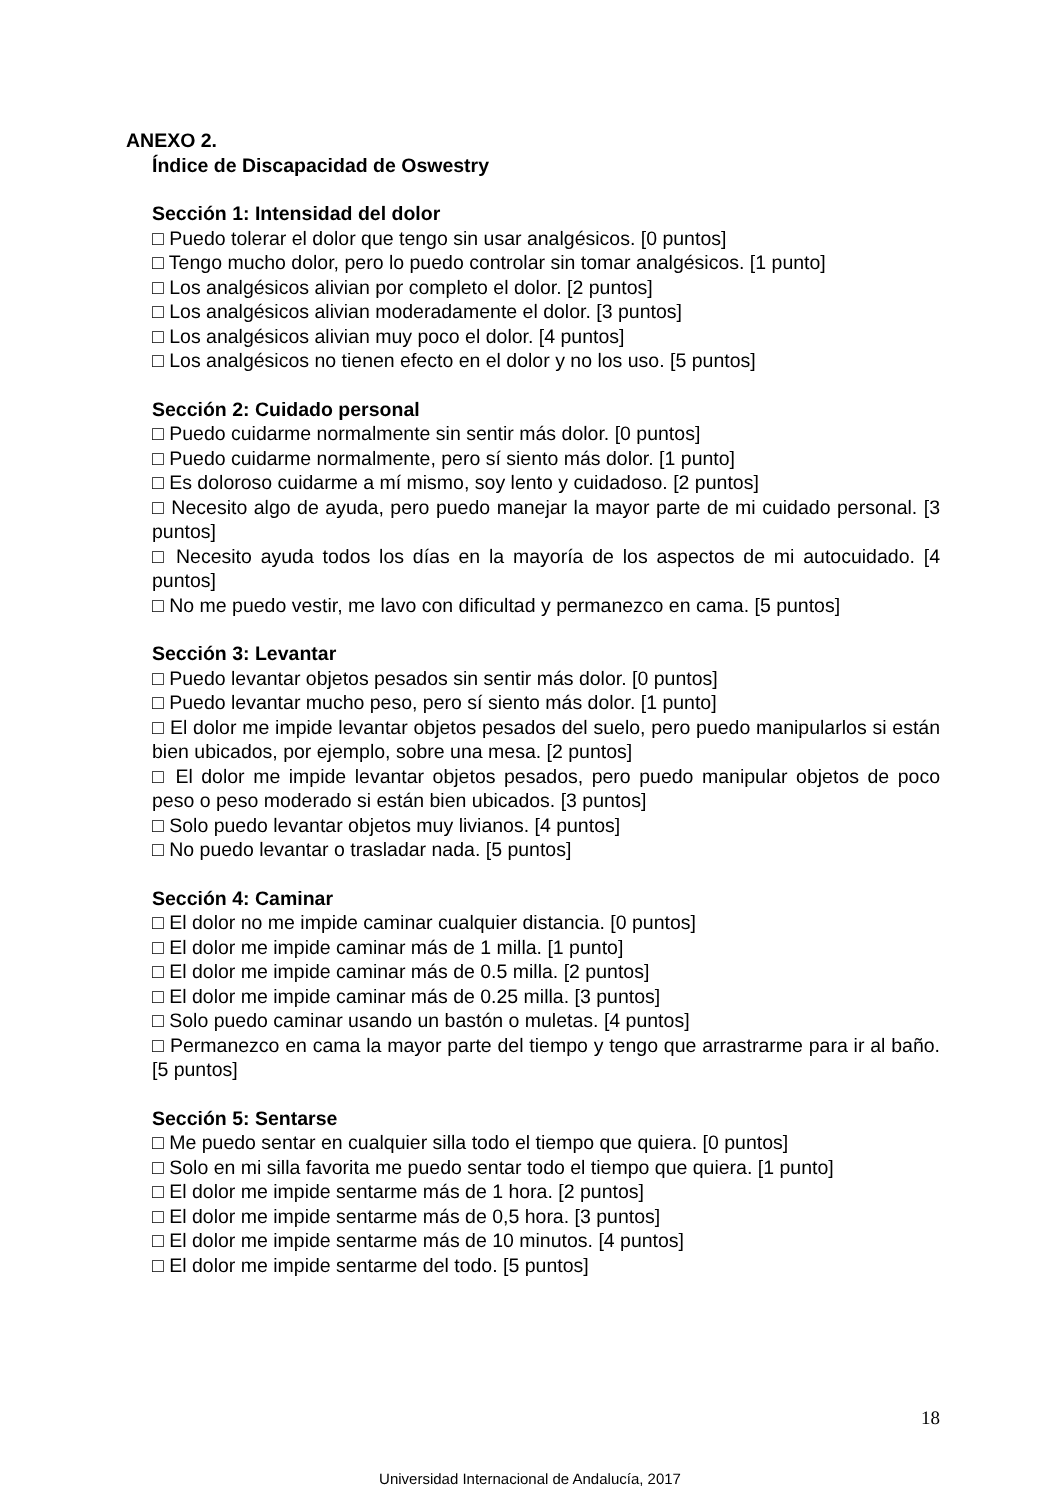ANEXO 2.
Índice de Discapacidad de Oswestry
Sección 1: Intensidad del dolor
□ Puedo tolerar el dolor que tengo sin usar analgésicos. [0 puntos]
□ Tengo mucho dolor, pero lo puedo controlar sin tomar analgésicos. [1 punto]
□ Los analgésicos alivian por completo el dolor. [2 puntos]
□ Los analgésicos alivian moderadamente el dolor. [3 puntos]
□ Los analgésicos alivian muy poco el dolor. [4 puntos]
□ Los analgésicos no tienen efecto en el dolor y no los uso. [5 puntos]
Sección 2: Cuidado personal
□ Puedo cuidarme normalmente sin sentir más dolor. [0 puntos]
□ Puedo cuidarme normalmente, pero sí siento más dolor. [1 punto]
□ Es doloroso cuidarme a mí mismo, soy lento y cuidadoso. [2 puntos]
□ Necesito algo de ayuda, pero puedo manejar la mayor parte de mi cuidado personal. [3 puntos]
□ Necesito ayuda todos los días en la mayoría de los aspectos de mi autocuidado. [4 puntos]
□ No me puedo vestir, me lavo con dificultad y permanezco en cama. [5 puntos]
Sección 3: Levantar
□ Puedo levantar objetos pesados sin sentir más dolor. [0 puntos]
□ Puedo levantar mucho peso, pero sí siento más dolor. [1 punto]
□ El dolor me impide levantar objetos pesados del suelo, pero puedo manipularlos si están bien ubicados, por ejemplo, sobre una mesa. [2 puntos]
□ El dolor me impide levantar objetos pesados, pero puedo manipular objetos de poco peso o peso moderado si están bien ubicados. [3 puntos]
□ Solo puedo levantar objetos muy livianos. [4 puntos]
□ No puedo levantar o trasladar nada. [5 puntos]
Sección 4: Caminar
□ El dolor no me impide caminar cualquier distancia. [0 puntos]
□ El dolor me impide caminar más de 1 milla. [1 punto]
□ El dolor me impide caminar más de 0.5 milla. [2 puntos]
□ El dolor me impide caminar más de 0.25 milla. [3 puntos]
□ Solo puedo caminar usando un bastón o muletas. [4 puntos]
□ Permanezco en cama la mayor parte del tiempo y tengo que arrastrarme para ir al baño. [5 puntos]
Sección 5: Sentarse
□ Me puedo sentar en cualquier silla todo el tiempo que quiera. [0 puntos]
□ Solo en mi silla favorita me puedo sentar todo el tiempo que quiera. [1 punto]
□ El dolor me impide sentarme más de 1 hora. [2 puntos]
□ El dolor me impide sentarme más de 0,5 hora. [3 puntos]
□ El dolor me impide sentarme más de 10 minutos. [4 puntos]
□ El dolor me impide sentarme del todo. [5 puntos]
18
Universidad Internacional de Andalucía, 2017